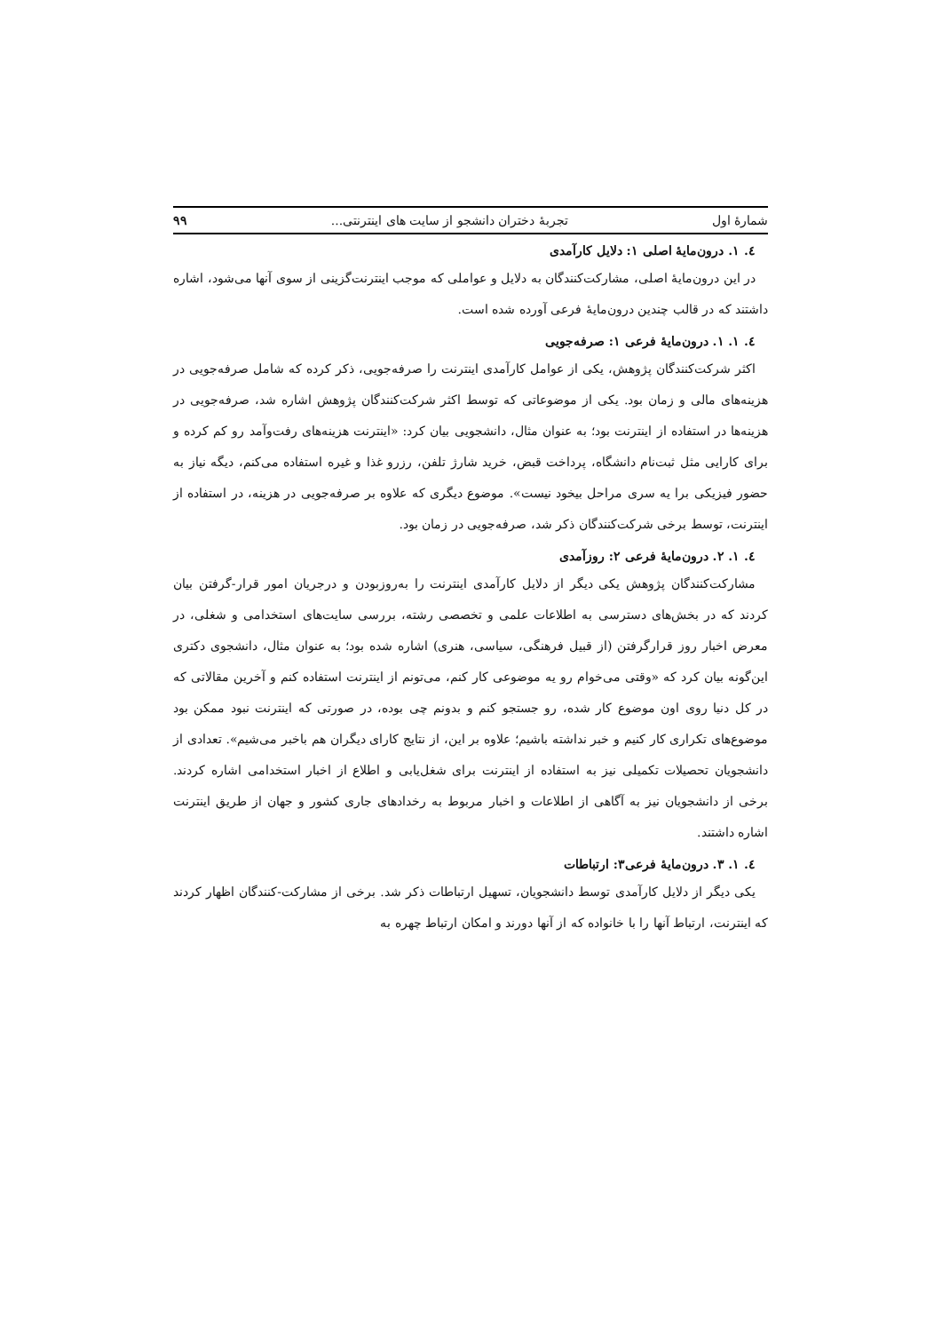شمارهٔ اول تجربهٔ دختران دانشجو از سایت های اینترنتی... ۹۹
٤. ١. درون‌مایهٔ اصلی ١: دلایل کارآمدی
در این درون‌مایهٔ اصلی، مشارکت‌کنندگان به دلایل و عواملی که موجب اینترنت‌گزینی از سوی آنها می‌شود، اشاره داشتند که در قالب چندین درون‌مایهٔ فرعی آورده شده است.
٤. ١. ١. درون‌مایهٔ فرعی ١: صرفه‌جویی
اکثر شرکت‌کنندگان پژوهش، یکی از عوامل کارآمدی اینترنت را صرفه‌جویی، ذکر کرده که شامل صرفه‌جویی در هزینه‌های مالی و زمان بود. یکی از موضوعاتی که توسط اکثر شرکت‌کنندگان پژوهش اشاره شد، صرفه‌جویی در هزینه‌ها در استفاده از اینترنت بود؛ به عنوان مثال، دانشجویی بیان کرد: «اینترنت هزینه‌های رفت‌وآمد رو کم کرده و برای کارایی مثل ثبت‌نام دانشگاه، پرداخت قبض، خرید شارژ تلفن، رزرو غذا و غیره استفاده می‌کنم، دیگه نیاز به حضور فیزیکی برا یه سری مراحل بیخود نیست». موضوع دیگری که علاوه بر صرفه‌جویی در هزینه، در استفاده از اینترنت، توسط برخی شرکت‌کنندگان ذکر شد، صرفه‌جویی در زمان بود.
٤. ١. ٢. درون‌مایهٔ فرعی ٢: روزآمدی
مشارکت‌کنندگان پژوهش یکی دیگر از دلایل کارآمدی اینترنت را به‌روزبودن و درجریان امور قرار-گرفتن بیان کردند که در بخش‌های دسترسی به اطلاعات علمی و تخصصی رشته، بررسی سایت‌های استخدامی و شغلی، در معرض اخبار روز قرارگرفتن (از قبیل فرهنگی، سیاسی، هنری) اشاره شده بود؛ به عنوان مثال، دانشجوی دکتری این‌گونه بیان کرد که «وقتی می‌خوام رو یه موضوعی کار کنم، می‌تونم از اینترنت استفاده کنم و آخرین مقالاتی که در کل دنیا روی اون موضوع کار شده، رو جستجو کنم و بدونم چی بوده، در صورتی که اینترنت نبود ممکن بود موضوع‌های تکراری کار کنیم و خبر نداشته باشیم؛ علاوه بر این، از نتایج کارای دیگران هم باخبر می‌شیم». تعدادی از دانشجویان تحصیلات تکمیلی نیز به استفاده از اینترنت برای شغل‌یابی و اطلاع از اخبار استخدامی اشاره کردند. برخی از دانشجویان نیز به آگاهی از اطلاعات و اخبار مربوط به رخدادهای جاری کشور و جهان از طریق اینترنت اشاره داشتند.
٤. ١. ٣. درون‌مایهٔ فرعی٣: ارتباطات
یکی دیگر از دلایل کارآمدی توسط دانشجویان، تسهیل ارتباطات ذکر شد. برخی از مشارکت-کنندگان اظهار کردند که اینترنت، ارتباط آنها را با خانواده که از آنها دورند و امکان ارتباط چهره به